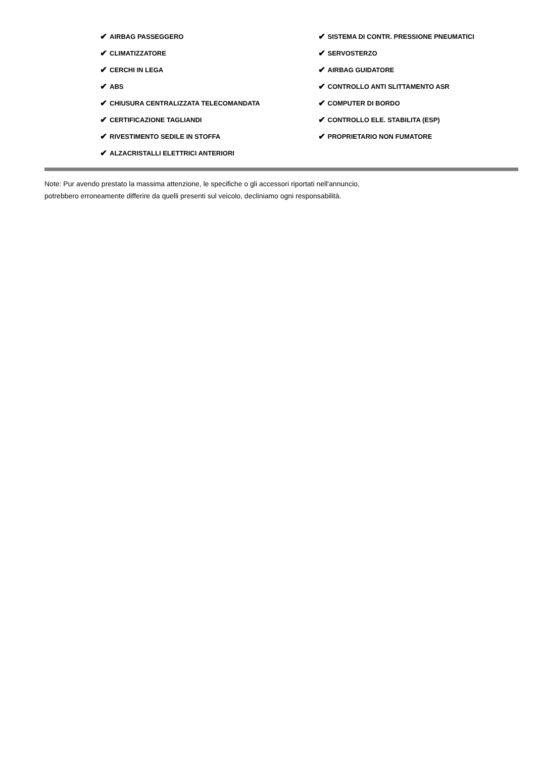✔ AIRBAG PASSEGGERO
✔ CLIMATIZZATORE
✔ CERCHI IN LEGA
✔ ABS
✔ CHIUSURA CENTRALIZZATA TELECOMANDATA
✔ CERTIFICAZIONE TAGLIANDI
✔ RIVESTIMENTO SEDILE IN STOFFA
✔ ALZACRISTALLI ELETTRICI ANTERIORI
✔ SISTEMA DI CONTR. PRESSIONE PNEUMATICI
✔ SERVOSTERZO
✔ AIRBAG GUIDATORE
✔ CONTROLLO ANTI SLITTAMENTO ASR
✔ COMPUTER DI BORDO
✔ CONTROLLO ELE. STABILITA (ESP)
✔ PROPRIETARIO NON FUMATORE
Note: Pur avendo prestato la massima attenzione, le specifiche o gli accessori riportati nell'annuncio,
potrebbero erroneamente differire da quelli presenti sul veicolo, decliniamo ogni responsabilità.